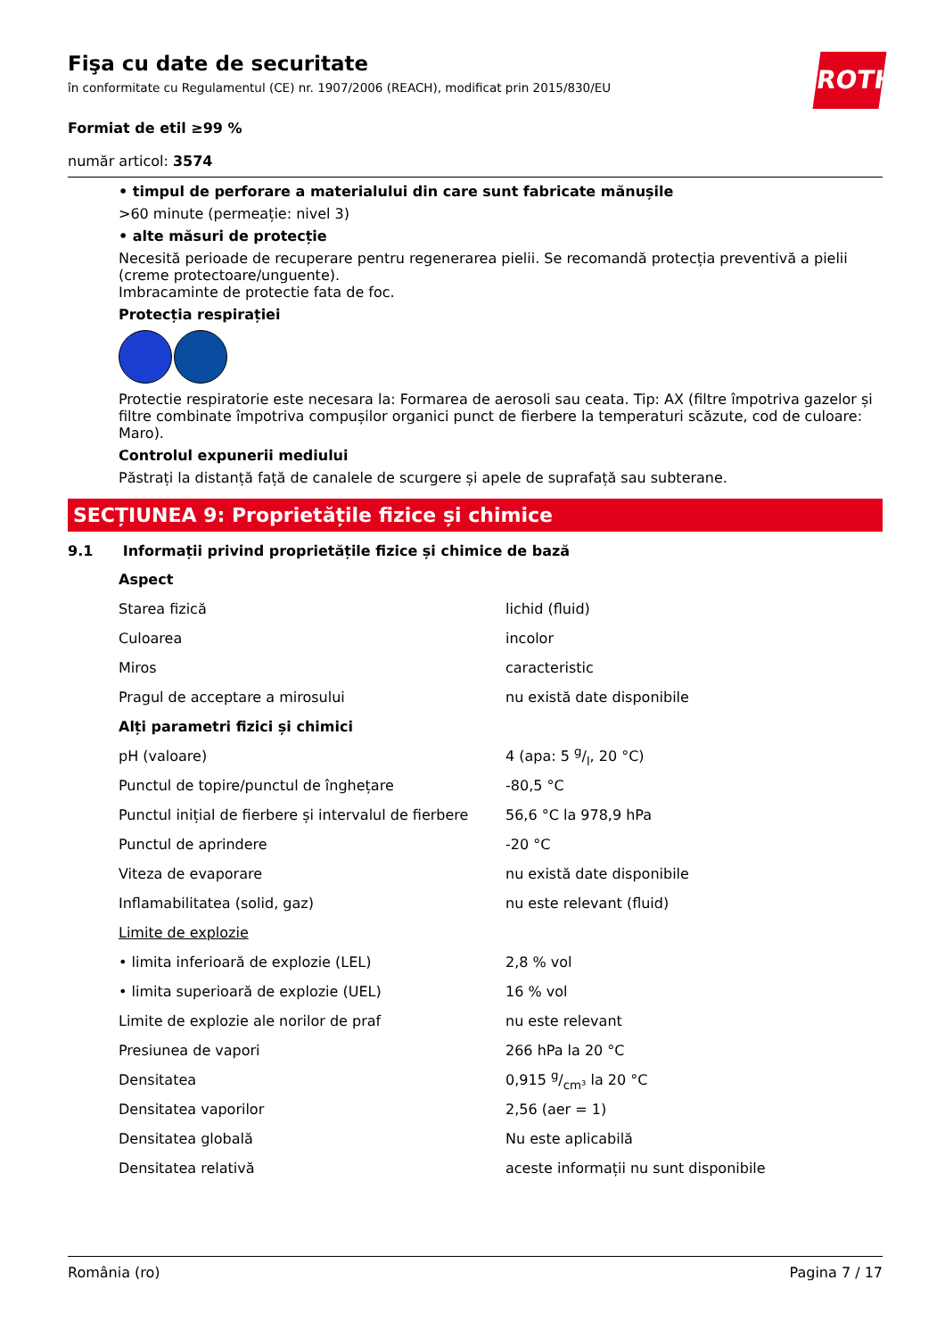Fişa cu date de securitate
în conformitate cu Regulamentul (CE) nr. 1907/2006 (REACH), modificat prin 2015/830/EU
ROTH
Formiat de etil ≥99 %
număr articol: 3574
• timpul de perforare a materialului din care sunt fabricate mănușile
>60 minute (permeație: nivel 3)
• alte măsuri de protecție
Necesită perioade de recuperare pentru regenerarea pielii. Se recomandă protecția preventivă a pielii (creme protectoare/unguente).
Imbracaminte de protectie fata de foc.
Protecția respirației
Protectie respiratorie este necesara la: Formarea de aerosoli sau ceata. Tip: AX (filtre împotriva gazelor și filtre combinate împotriva compușilor organici punct de fierbere la temperaturi scăzute, cod de culoare: Maro).
Controlul expunerii mediului
Păstrați la distanță față de canalele de scurgere și apele de suprafață sau subterane.
SECȚIUNEA 9: Proprietățile fizice și chimice
9.1 Informații privind proprietățile fizice și chimice de bază
| Aspect | |
| Starea fizică | lichid (fluid) |
| Culoarea | incolor |
| Miros | caracteristic |
| Pragul de acceptare a mirosului | nu există date disponibile |
| Alți parametri fizici și chimici | |
| pH (valoare) | 4 (apa: 5 g/l, 20 °C) |
| Punctul de topire/punctul de înghețare | -80,5 °C |
| Punctul inițial de fierbere și intervalul de fierbere | 56,6 °C la 978,9 hPa |
| Punctul de aprindere | -20 °C |
| Viteza de evaporare | nu există date disponibile |
| Inflamabilitatea (solid, gaz) | nu este relevant (fluid) |
| Limite de explozie | |
| • limita inferioară de explozie (LEL) | 2,8 % vol |
| • limita superioară de explozie (UEL) | 16 % vol |
| Limite de explozie ale norilor de praf | nu este relevant |
| Presiunea de vapori | 266 hPa la 20 °C |
| Densitatea | 0,915 g/cm³ la 20 °C |
| Densitatea vaporilor | 2,56 (aer = 1) |
| Densitatea globală | Nu este aplicabilă |
| Densitatea relativă | aceste informații nu sunt disponibile |
România (ro) Pagina 7 / 17